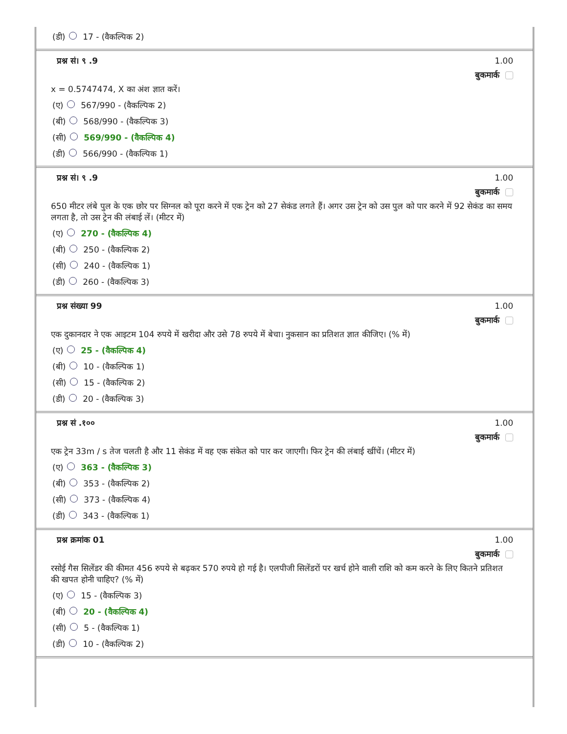(डी) 17 - (वैकल्पिक 2)
प्रश्न सं। ९ .9 1.00
बुकमार्क
x = 0.5747474, X का अंश ज्ञात करें।
(ए) 567/990 - (वैकल्पिक 2)
(बी) 568/990 - (वैकल्पिक 3)
(सी) 569/990 - (वैकल्पिक 4)
(डी) 566/990 - (वैकल्पिक 1)
प्रश्न सं। ९ .9 1.00
बुकमार्क
650 मीटर लंबे पुल के एक छोर पर सिग्नल को पूरा करने में एक ट्रेन को 27 सेकंड लगते हैं। अगर उस ट्रेन को उस पुल को पार करने में 92 सेकंड का समय लगता है, तो उस ट्रेन की लंबाई लें। (मीटर में)
(ए) 270 - (वैकल्पिक 4)
(बी) 250 - (वैकल्पिक 2)
(सी) 240 - (वैकल्पिक 1)
(डी) 260 - (वैकल्पिक 3)
प्रश्न संख्या 99 1.00
बुकमार्क
एक दुकानदार ने एक आइटम 104 रुपये में खरीदा और उसे 78 रुपये में बेचा। नुकसान का प्रतिशत ज्ञात कीजिए। (% में)
(ए) 25 - (वैकल्पिक 4)
(बी) 10 - (वैकल्पिक 1)
(सी) 15 - (वैकल्पिक 2)
(डी) 20 - (वैकल्पिक 3)
प्रश्न सं .१०० 1.00
बुकमार्क
एक ट्रेन 33m / s तेज चलती है और 11 सेकंड में वह एक संकेत को पार कर जाएगी। फिर ट्रेन की लंबाई खींचें। (मीटर में)
(ए) 363 - (वैकल्पिक 3)
(बी) 353 - (वैकल्पिक 2)
(सी) 373 - (वैकल्पिक 4)
(डी) 343 - (वैकल्पिक 1)
प्रश्न क्रमांक 01 1.00
बुकमार्क
रसोई गैस सिलेंडर की कीमत 456 रुपये से बढ़कर 570 रुपये हो गई है। एलपीजी सिलेंडरों पर खर्च होने वाली राशि को कम करने के लिए कितने प्रतिशत की खपत होनी चाहिए? (% में)
(ए) 15 - (वैकल्पिक 3)
(बी) 20 - (वैकल्पिक 4)
(सी) 5 - (वैकल्पिक 1)
(डी) 10 - (वैकल्पिक 2)